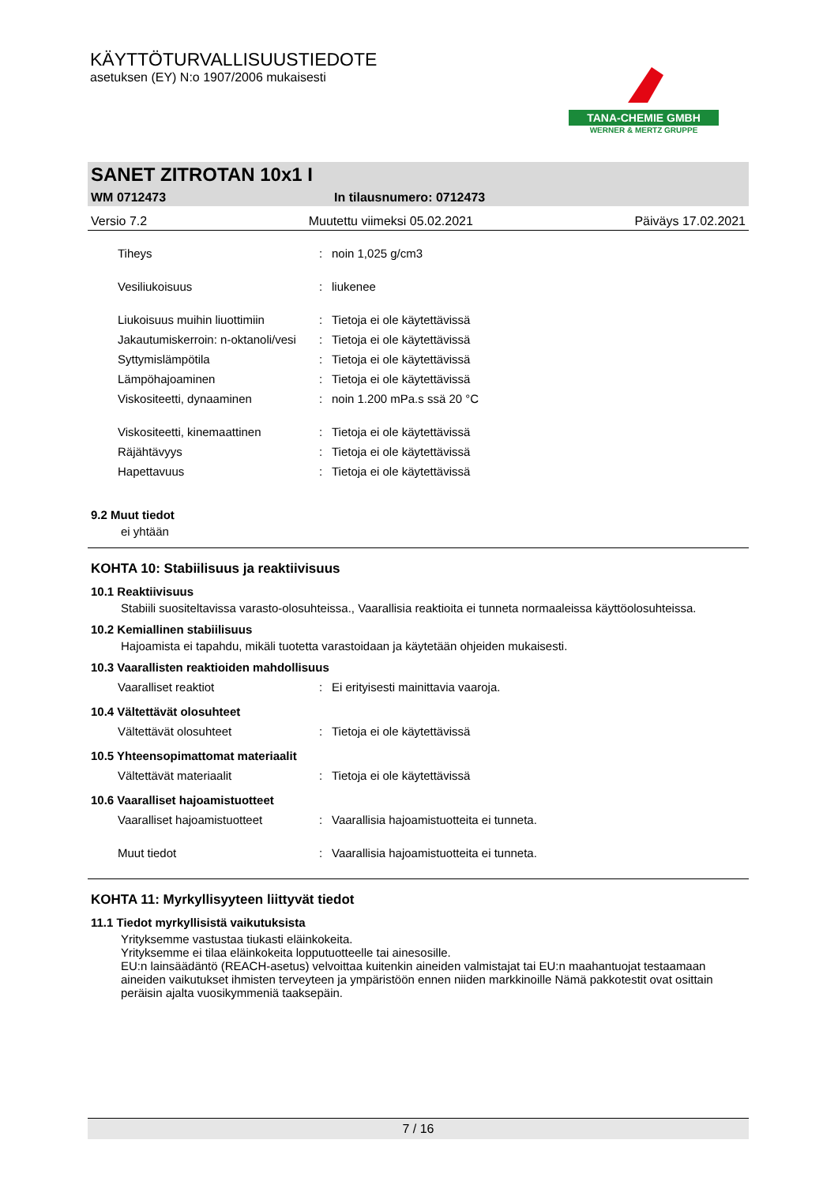KÄYTTÖTURVALLISUUSTIEDOTE
asetuksen (EY) N:o 1907/2006 mukaisesti
TANA-CHEMIE GMBH
WERNER & MERTZ GRUPPE
SANET ZITROTAN 10x1 I
WM 0712473 In tilausnumero: 0712473
Versio 7.2 Muutettu viimeksi 05.02.2021 Päiväys 17.02.2021
| Tiheys | : | noin 1,025 g/cm3 |
| Vesiliukoisuus | : | liukenee |
| Liukoisuus muihin liuottimiin | : | Tietoja ei ole käytettävissä |
| Jakautumiskerroin: n-oktanoli/vesi | : | Tietoja ei ole käytettävissä |
| Syttymislämpötila | : | Tietoja ei ole käytettävissä |
| Lämpöhajoaminen | : | Tietoja ei ole käytettävissä |
| Viskositeetti, dynaaminen | : | noin 1.200 mPa.s ssä 20 °C |
| Viskositeetti, kinemaattinen | : | Tietoja ei ole käytettävissä |
| Räjähtävyys | : | Tietoja ei ole käytettävissä |
| Hapettavuus | : | Tietoja ei ole käytettävissä |
9.2 Muut tiedot
ei yhtään
KOHTA 10: Stabiilisuus ja reaktiivisuus
10.1 Reaktiivisuus
Stabiili suositeltavissa varasto-olosuhteissa., Vaarallisia reaktioita ei tunneta normaaleissa käyttöolosuhteissa.
10.2 Kemiallinen stabiilisuus
Hajoamista ei tapahdu, mikäli tuotetta varastoidaan ja käytetään ohjeiden mukaisesti.
10.3 Vaarallisten reaktioiden mahdollisuus
| Vaaralliset reaktiot | : | Ei erityisesti mainittavia vaaroja. |
10.4 Vältettävät olosuhteet
| Vältettävät olosuhteet | : | Tietoja ei ole käytettävissä |
10.5 Yhteensopimattomat materiaalit
| Vältettävät materiaalit | : | Tietoja ei ole käytettävissä |
10.6 Vaaralliset hajoamistuotteet
| Vaaralliset hajoamistuotteet | : | Vaarallisia hajoamistuotteita ei tunneta. |
| Muut tiedot | : | Vaarallisia hajoamistuotteita ei tunneta. |
KOHTA 11: Myrkyllisyyteen liittyvät tiedot
11.1 Tiedot myrkyllisistä vaikutuksista
Yrityksemme vastustaa tiukasti eläinkokeita.
Yrityksemme ei tilaa eläinkokeita lopputuotteelle tai ainesosille.
EU:n lainsäädäntö (REACH-asetus) velvoittaa kuitenkin aineiden valmistajat tai EU:n maahantuojat testaamaan aineiden vaikutukset ihmisten terveyteen ja ympäristöön ennen niiden markkinoille Nämä pakkotestit ovat osittain peräisin ajalta vuosikymmeniä taaksepäin.
7 / 16